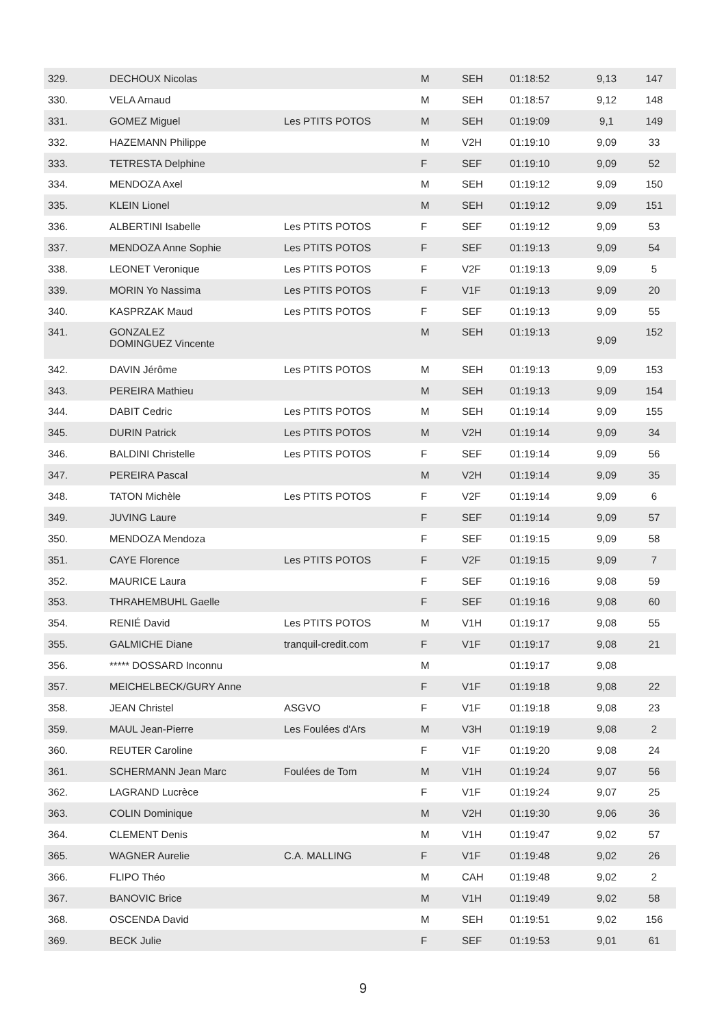| 329. | DECHOUX Nicolas | | M | SEH | 01:18:52 | 9,13 | 147 |
| 330. | VELA Arnaud | | M | SEH | 01:18:57 | 9,12 | 148 |
| 331. | GOMEZ Miguel | Les PTITS POTOS | M | SEH | 01:19:09 | 9,1 | 149 |
| 332. | HAZEMANN Philippe | | M | V2H | 01:19:10 | 9,09 | 33 |
| 333. | TETRESTA Delphine | | F | SEF | 01:19:10 | 9,09 | 52 |
| 334. | MENDOZA Axel | | M | SEH | 01:19:12 | 9,09 | 150 |
| 335. | KLEIN Lionel | | M | SEH | 01:19:12 | 9,09 | 151 |
| 336. | ALBERTINI Isabelle | Les PTITS POTOS | F | SEF | 01:19:12 | 9,09 | 53 |
| 337. | MENDOZA Anne Sophie | Les PTITS POTOS | F | SEF | 01:19:13 | 9,09 | 54 |
| 338. | LEONET Veronique | Les PTITS POTOS | F | V2F | 01:19:13 | 9,09 | 5 |
| 339. | MORIN Yo Nassima | Les PTITS POTOS | F | V1F | 01:19:13 | 9,09 | 20 |
| 340. | KASPRZAK Maud | Les PTITS POTOS | F | SEF | 01:19:13 | 9,09 | 55 |
| 341. | GONZALEZ DOMINGUEZ Vincente | | M | SEH | 01:19:13 | 9,09 | 152 |
| 342. | DAVIN Jérôme | Les PTITS POTOS | M | SEH | 01:19:13 | 9,09 | 153 |
| 343. | PEREIRA Mathieu | | M | SEH | 01:19:13 | 9,09 | 154 |
| 344. | DABIT Cedric | Les PTITS POTOS | M | SEH | 01:19:14 | 9,09 | 155 |
| 345. | DURIN Patrick | Les PTITS POTOS | M | V2H | 01:19:14 | 9,09 | 34 |
| 346. | BALDINI Christelle | Les PTITS POTOS | F | SEF | 01:19:14 | 9,09 | 56 |
| 347. | PEREIRA Pascal | | M | V2H | 01:19:14 | 9,09 | 35 |
| 348. | TATON Michèle | Les PTITS POTOS | F | V2F | 01:19:14 | 9,09 | 6 |
| 349. | JUVING Laure | | F | SEF | 01:19:14 | 9,09 | 57 |
| 350. | MENDOZA Mendoza | | F | SEF | 01:19:15 | 9,09 | 58 |
| 351. | CAYE Florence | Les PTITS POTOS | F | V2F | 01:19:15 | 9,09 | 7 |
| 352. | MAURICE Laura | | F | SEF | 01:19:16 | 9,08 | 59 |
| 353. | THRAHEMBUHL Gaelle | | F | SEF | 01:19:16 | 9,08 | 60 |
| 354. | RENIÉ David | Les PTITS POTOS | M | V1H | 01:19:17 | 9,08 | 55 |
| 355. | GALMICHE Diane | tranquil-credit.com | F | V1F | 01:19:17 | 9,08 | 21 |
| 356. | ***** DOSSARD Inconnu | | M | | 01:19:17 | 9,08 | |
| 357. | MEICHELBECK/GURY Anne | | F | V1F | 01:19:18 | 9,08 | 22 |
| 358. | JEAN Christel | ASGVO | F | V1F | 01:19:18 | 9,08 | 23 |
| 359. | MAUL Jean-Pierre | Les Foulées d'Ars | M | V3H | 01:19:19 | 9,08 | 2 |
| 360. | REUTER Caroline | | F | V1F | 01:19:20 | 9,08 | 24 |
| 361. | SCHERMANN Jean Marc | Foulées de Tom | M | V1H | 01:19:24 | 9,07 | 56 |
| 362. | LAGRAND Lucrèce | | F | V1F | 01:19:24 | 9,07 | 25 |
| 363. | COLIN Dominique | | M | V2H | 01:19:30 | 9,06 | 36 |
| 364. | CLEMENT Denis | | M | V1H | 01:19:47 | 9,02 | 57 |
| 365. | WAGNER Aurelie | C.A. MALLING | F | V1F | 01:19:48 | 9,02 | 26 |
| 366. | FLIPO Théo | | M | CAH | 01:19:48 | 9,02 | 2 |
| 367. | BANOVIC Brice | | M | V1H | 01:19:49 | 9,02 | 58 |
| 368. | OSCENDA David | | M | SEH | 01:19:51 | 9,02 | 156 |
| 369. | BECK Julie | | F | SEF | 01:19:53 | 9,01 | 61 |
9